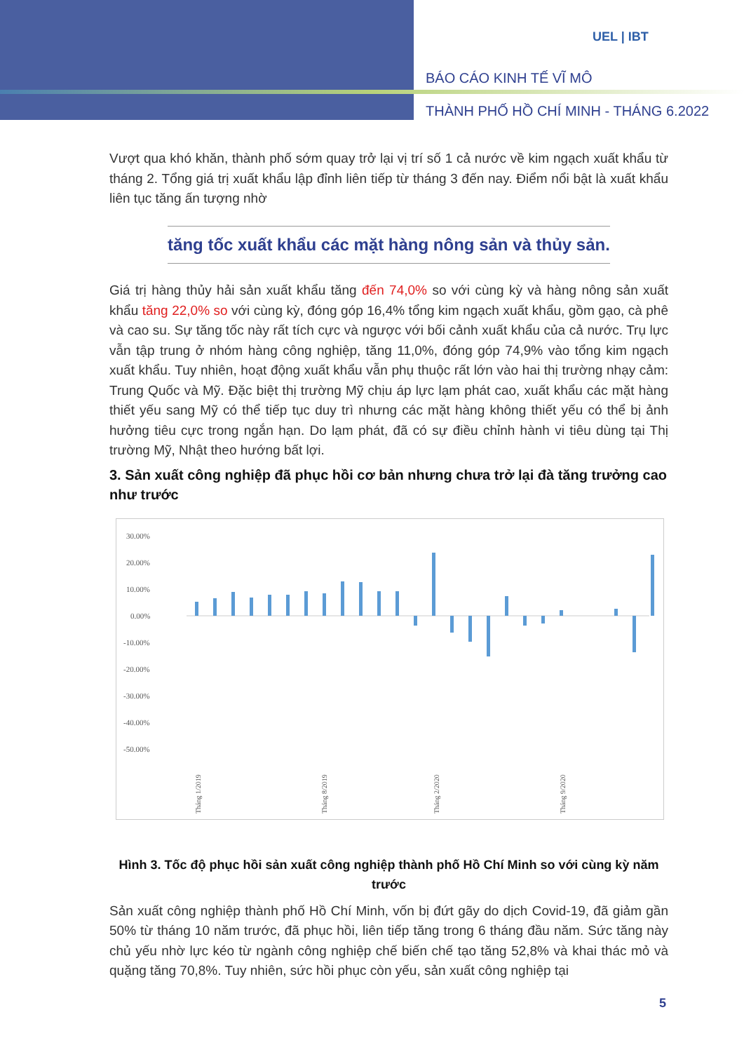UEL | IBT
BÁO CÁO KINH TẾ VĨ MÔ
THÀNH PHỐ HỒ CHÍ MINH - THÁNG 6.2022
Vượt qua khó khăn, thành phố sớm quay trở lại vị trí số 1 cả nước về kim ngạch xuất khẩu từ tháng 2. Tổng giá trị xuất khẩu lập đỉnh liên tiếp từ tháng 3 đến nay. Điểm nổi bật là xuất khẩu liên tục tăng ấn tượng nhờ
tăng tốc xuất khẩu các mặt hàng nông sản và thủy sản.
Giá trị hàng thủy hải sản xuất khẩu tăng đến 74,0% so với cùng kỳ và hàng nông sản xuất khẩu tăng 22,0% so với cùng kỳ, đóng góp 16,4% tổng kim ngạch xuất khẩu, gồm gạo, cà phê và cao su. Sự tăng tốc này rất tích cực và ngược với bối cảnh xuất khẩu của cả nước. Trụ lực vẫn tập trung ở nhóm hàng công nghiệp, tăng 11,0%, đóng góp 74,9% vào tổng kim ngạch xuất khẩu. Tuy nhiên, hoạt động xuất khẩu vẫn phụ thuộc rất lớn vào hai thị trường nhạy cảm: Trung Quốc và Mỹ. Đặc biệt thị trường Mỹ chịu áp lực lạm phát cao, xuất khẩu các mặt hàng thiết yếu sang Mỹ có thể tiếp tục duy trì nhưng các mặt hàng không thiết yếu có thể bị ảnh hưởng tiêu cực trong ngắn hạn. Do lạm phát, đã có sự điều chỉnh hành vi tiêu dùng tại Thị trường Mỹ, Nhật theo hướng bất lợi.
3. Sản xuất công nghiệp đã phục hồi cơ bản nhưng chưa trở lại đà tăng trưởng cao như trước
30.00%
20.00%
10.00%
0.00%
-10.00%
-20.00%
-30.00%
-40.00%
-50.00%
Tháng 1/2019
Tháng 8/2019
Tháng 2/2020
Tháng 9/2020
Hình 3. Tốc độ phục hồi sản xuất công nghiệp thành phố Hồ Chí Minh so với cùng kỳ năm trước
Sản xuất công nghiệp thành phố Hồ Chí Minh, vốn bị đứt gãy do dịch Covid-19, đã giảm gần 50% từ tháng 10 năm trước, đã phục hồi, liên tiếp tăng trong 6 tháng đầu năm. Sức tăng này chủ yếu nhờ lực kéo từ ngành công nghiệp chế biến chế tạo tăng 52,8% và khai thác mỏ và quặng tăng 70,8%. Tuy nhiên, sức hồi phục còn yếu, sản xuất công nghiệp tại
5